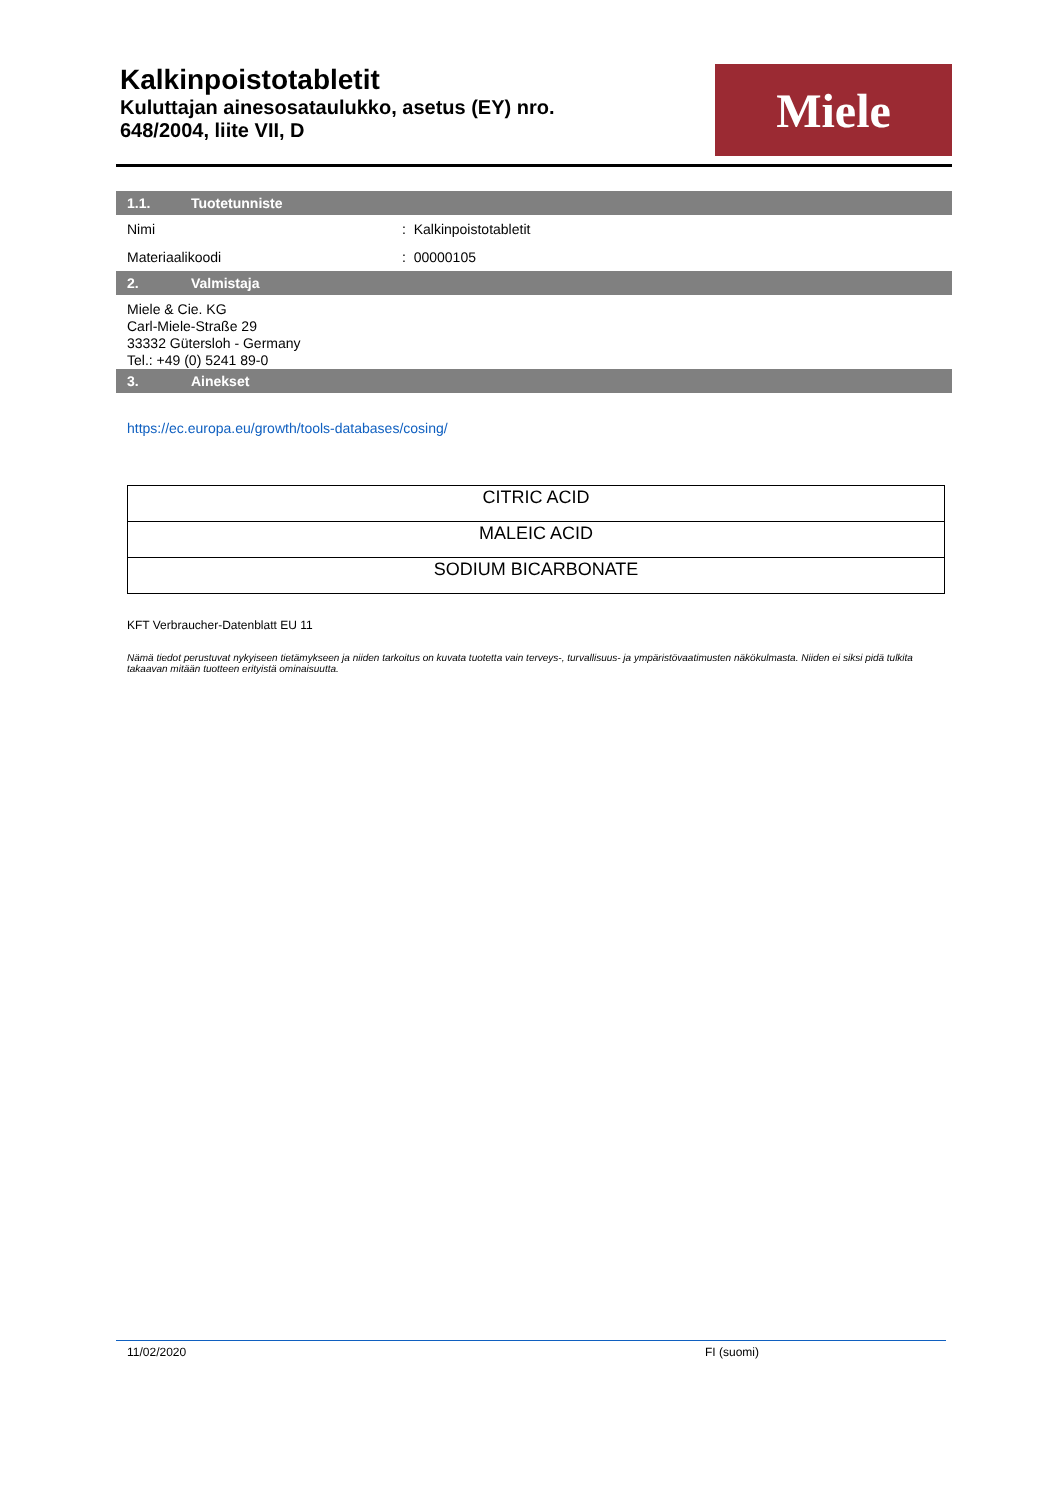Kalkinpoistotabletit
Kuluttajan ainesosataulukko, asetus (EY) nro.
648/2004, liite VII, D
Miele
1.1. Tuotetunniste
Nimi : Kalkinpoistotabletit
Materiaalikoodi : 00000105
2. Valmistaja
Miele & Cie. KG
Carl-Miele-Straße 29
33332 Gütersloh - Germany
Tel.: +49 (0) 5241 89-0
3. Ainekset
https://ec.europa.eu/growth/tools-databases/cosing/
| CITRIC ACID |
| MALEIC ACID |
| SODIUM BICARBONATE |
KFT Verbraucher-Datenblatt EU 11
Nämä tiedot perustuvat nykyiseen tietämykseen ja niiden tarkoitus on kuvata tuotetta vain terveys-, turvallisuus- ja ympäristövaatimusten näkökulmasta. Niiden ei siksi pidä tulkita takaavan mitään tuotteen erityistä ominaisuutta.
11/02/2020 FI (suomi)